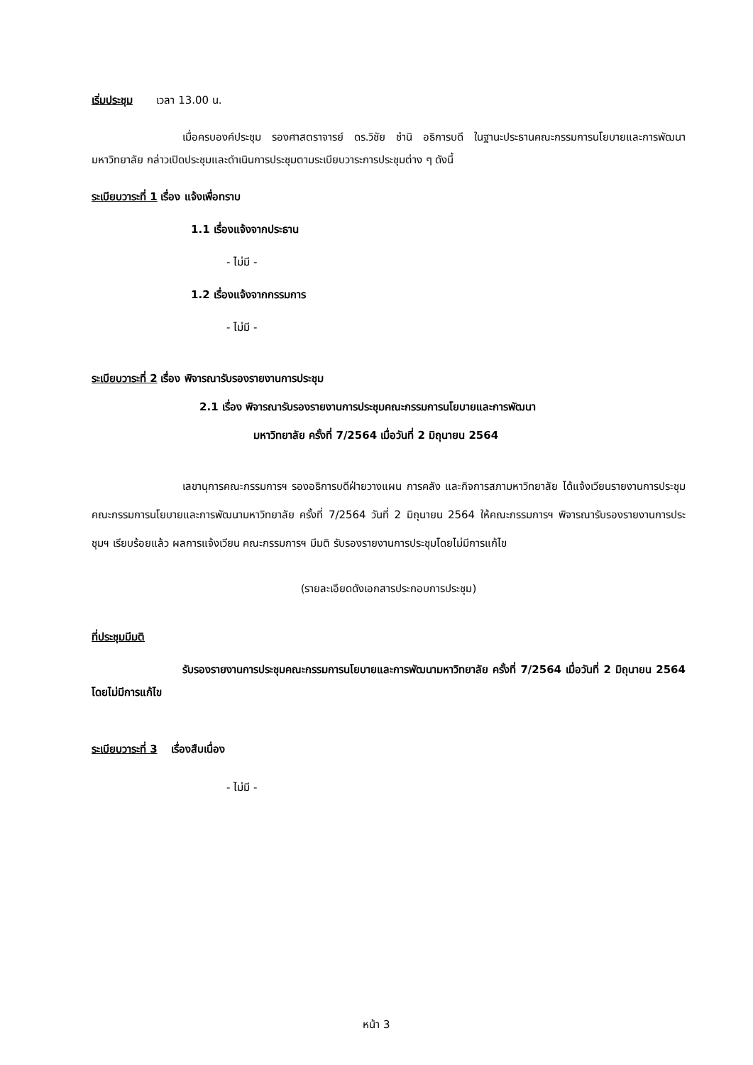เริ่มประชุม เวลา 13.00 น.
เมื่อครบองค์ประชุม รองศาสตราจารย์ ดร.วิชัย ชำนิ อธิการบดี ในฐานะประธานคณะกรรมการนโยบายและการพัฒนามหาวิทยาลัย กล่าวเปิดประชุมและดำเนินการประชุมตามระเบียบวาระการประชุมต่าง ๆ ดังนี้
ระเบียบวาระที่ 1 เรื่อง แจ้งเพื่อทราบ
1.1 เรื่องแจ้งจากประธาน
- ไม่มี -
1.2 เรื่องแจ้งจากกรรมการ
- ไม่มี -
ระเบียบวาระที่ 2 เรื่อง พิจารณารับรองรายงานการประชุม
2.1 เรื่อง พิจารณารับรองรายงานการประชุมคณะกรรมการนโยบายและการพัฒนา
มหาวิทยาลัย ครั้งที่ 7/2564 เมื่อวันที่ 2 มิถุนายน 2564
เลขานุการคณะกรรมการฯ รองอธิการบดีฝ่ายวางแผน การคลัง และกิจการสภามหาวิทยาลัย ได้แจ้งเวียนรายงานการประชุมคณะกรรมการนโยบายและการพัฒนามหาวิทยาลัย ครั้งที่ 7/2564 วันที่ 2 มิถุนายน 2564 ให้คณะกรรมการฯ พิจารณารับรองรายงานการประชุมฯ เรียบร้อยแล้ว ผลการแจ้งเวียน คณะกรรมการฯ มีมติ รับรองรายงานการประชุมโดยไม่มีการแก้ไข
(รายละเอียดดังเอกสารประกอบการประชุม)
ที่ประชุมมีมติ
รับรองรายงานการประชุมคณะกรรมการนโยบายและการพัฒนามหาวิทยาลัย ครั้งที่ 7/2564 เมื่อวันที่ 2 มิถุนายน 2564 โดยไม่มีการแก้ไข
ระเบียบวาระที่ 3 เรื่องสืบเนื่อง
- ไม่มี -
หน้า 3